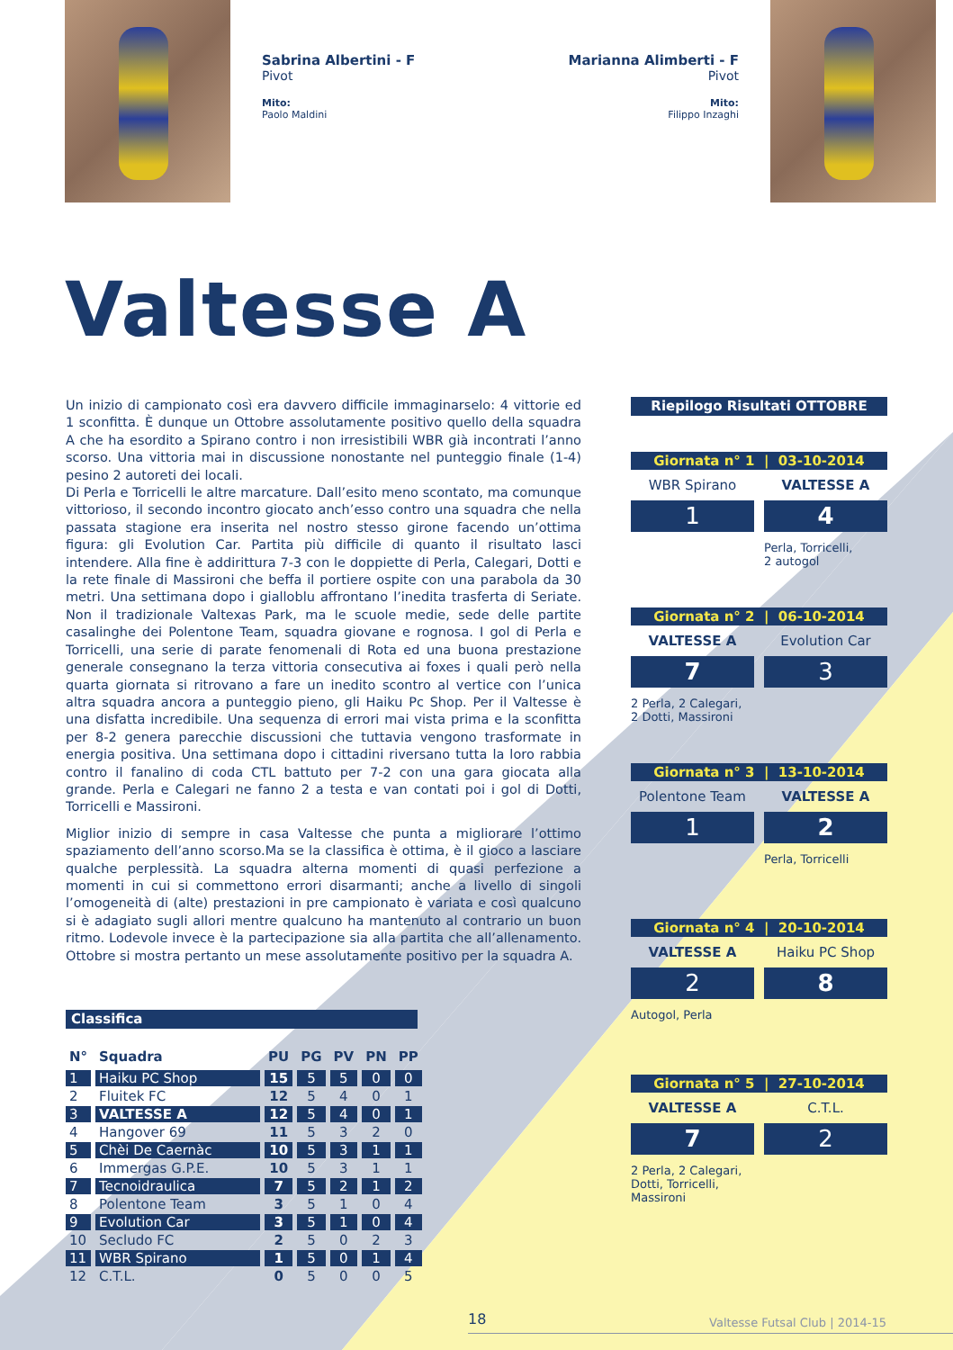Sabrina Albertini - F
Pivot
Mito:
Paolo Maldini
Marianna Alimberti - F
Pivot
Mito:
Filippo Inzaghi
Valtesse A
Un inizio di campionato così era davvero difficile immaginarselo: 4 vittorie ed 1 sconfitta. È dunque un Ottobre assolutamente positivo quello della squadra A che ha esordito a Spirano contro i non irresistibili WBR già incontrati l’anno scorso. Una vittoria mai in discussione nonostante nel punteggio finale (1-4) pesino 2 autoreti dei locali.
Di Perla e Torricelli le altre marcature. Dall’esito meno scontato, ma comunque vittorioso, il secondo incontro giocato anch’esso contro una squadra che nella passata stagione era inserita nel nostro stesso girone facendo un’ottima figura: gli Evolution Car. Partita più difficile di quanto il risultato lasci intendere. Alla fine è addirittura 7-3 con le doppiette di Perla, Calegari, Dotti e la rete finale di Massironi che beffa il portiere ospite con una parabola da 30 metri. Una settimana dopo i gialloblu affrontano l’inedita trasferta di Seriate. Non il tradizionale Valtexas Park, ma le scuole medie, sede delle partite casalinghe dei Polentone Team, squadra giovane e rognosa. I gol di Perla e Torricelli, una serie di parate fenomenali di Rota ed una buona prestazione generale consegnano la terza vittoria consecutiva ai foxes i quali però nella quarta giornata si ritrovano a fare un inedito scontro al vertice con l’unica altra squadra ancora a punteggio pieno, gli Haiku Pc Shop. Per il Valtesse è una disfatta incredibile. Una sequenza di errori mai vista prima e la sconfitta per 8-2 genera parecchie discussioni che tuttavia vengono trasformate in energia positiva. Una settimana dopo i cittadini riversano tutta la loro rabbia contro il fanalino di coda CTL battuto per 7-2 con una gara giocata alla grande. Perla e Calegari ne fanno 2 a testa e van contati poi i gol di Dotti, Torricelli e Massironi.
Miglior inizio di sempre in casa Valtesse che punta a migliorare l’ottimo spaziamento dell’anno scorso.Ma se la classifica è ottima, è il gioco a lasciare qualche perplessità. La squadra alterna momenti di quasi perfezione a momenti in cui si commettono errori disarmanti; anche a livello di singoli l’omogeneità di (alte) prestazioni in pre campionato è variata e così qualcuno si è adagiato sugli allori mentre qualcuno ha mantenuto al contrario un buon ritmo. Lodevole invece è la partecipazione sia alla partita che all’allenamento. Ottobre si mostra pertanto un mese assolutamente positivo per la squadra A.
Riepilogo Risultati OTTOBRE
Giornata n° 1 | 03-10-2014
WBR Spirano VALTESSE A
1 4
Perla, Torricelli,
2 autogol
Giornata n° 2 | 06-10-2014
VALTESSE A Evolution Car
7 3
2 Perla, 2 Calegari,
2 Dotti, Massironi
Giornata n° 3 | 13-10-2014
Polentone Team VALTESSE A
1 2
Perla, Torricelli
Giornata n° 4 | 20-10-2014
VALTESSE A Haiku PC Shop
2 8
Autogol, Perla
Giornata n° 5 | 27-10-2014
VALTESSE A C.T.L.
7 2
2 Perla, 2 Calegari,
Dotti, Torricelli,
Massironi
Classifica
| N° | Squadra | PU | PG | PV | PN | PP |
| --- | --- | --- | --- | --- | --- | --- |
| 1 | Haiku PC Shop | 15 | 5 | 5 | 0 | 0 |
| 2 | Fluitek FC | 12 | 5 | 4 | 0 | 1 |
| 3 | VALTESSE A | 12 | 5 | 4 | 0 | 1 |
| 4 | Hangover 69 | 11 | 5 | 3 | 2 | 0 |
| 5 | Chèi De Caernàc | 10 | 5 | 3 | 1 | 1 |
| 6 | Immergas G.P.E. | 10 | 5 | 3 | 1 | 1 |
| 7 | Tecnoidraulica | 7 | 5 | 2 | 1 | 2 |
| 8 | Polentone Team | 3 | 5 | 1 | 0 | 4 |
| 9 | Evolution Car | 3 | 5 | 1 | 0 | 4 |
| 10 | Secludo FC | 2 | 5 | 0 | 2 | 3 |
| 11 | WBR Spirano | 1 | 5 | 0 | 1 | 4 |
| 12 | C.T.L. | 0 | 5 | 0 | 0 | 5 |
18 Valtesse Futsal Club | 2014-15